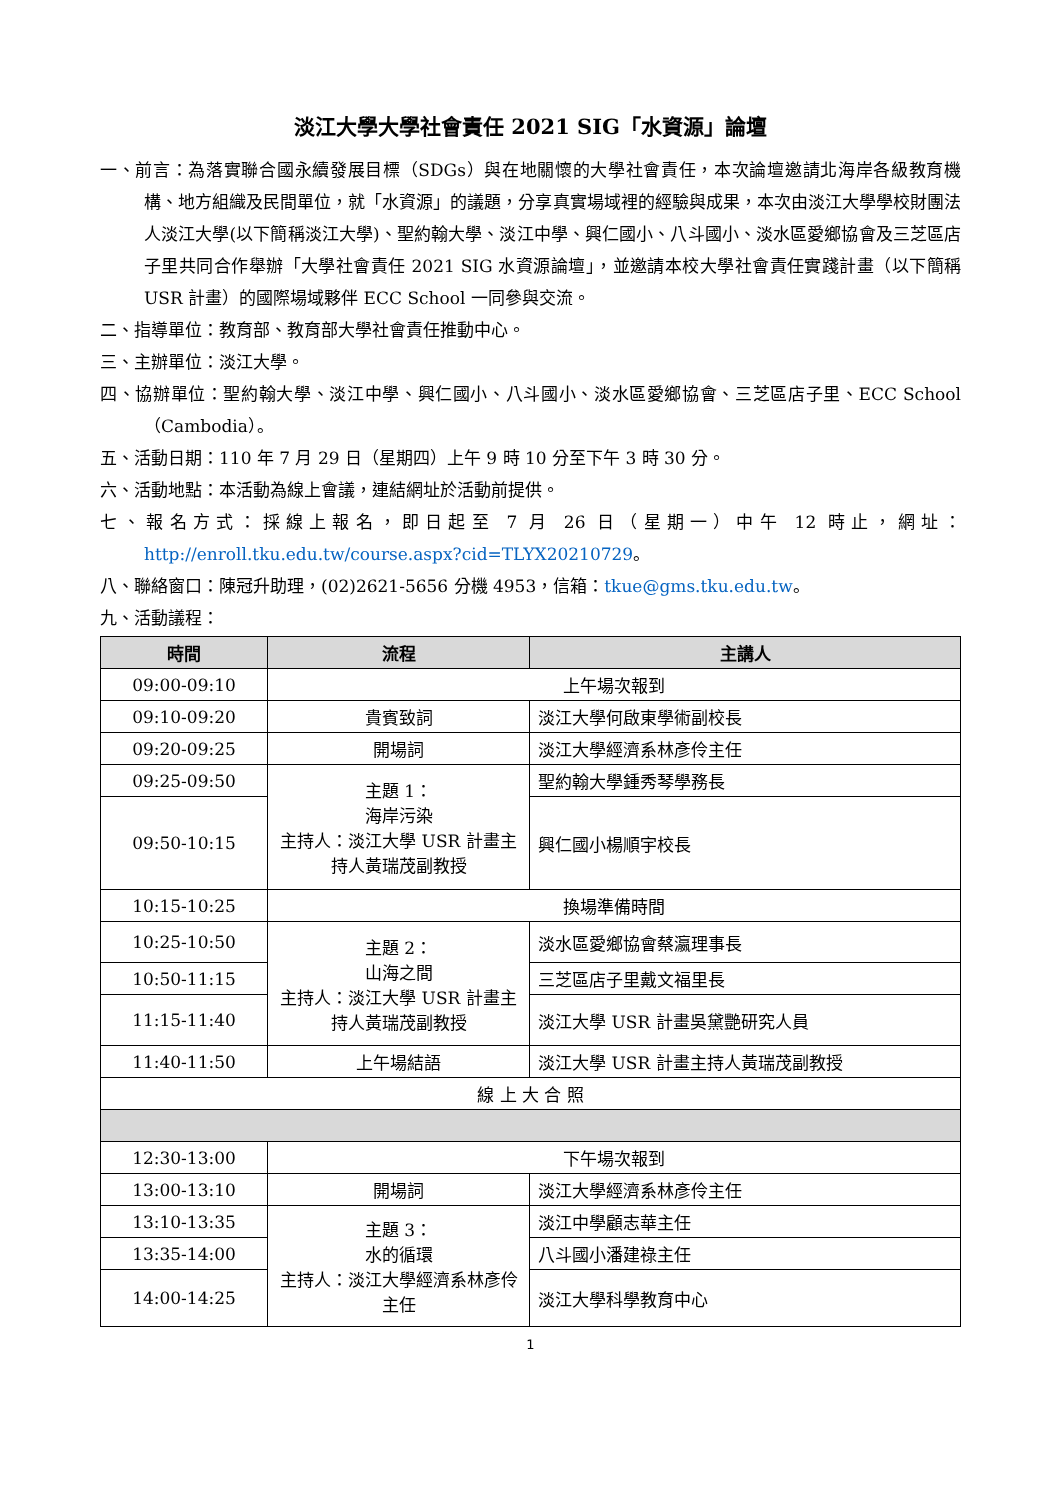淡江大學大學社會責任 2021 SIG「水資源」論壇
一、前言：為落實聯合國永續發展目標（SDGs）與在地關懷的大學社會責任，本次論壇邀請北海岸各級教育機構、地方組織及民間單位，就「水資源」的議題，分享真實場域裡的經驗與成果，本次由淡江大學學校財團法人淡江大學(以下簡稱淡江大學)、聖約翰大學、淡江中學、興仁國小、八斗國小、淡水區愛鄉協會及三芝區店子里共同合作舉辦「大學社會責任 2021 SIG 水資源論壇」，並邀請本校大學社會責任實踐計畫（以下簡稱 USR 計畫）的國際場域夥伴 ECC School 一同參與交流。
二、指導單位：教育部、教育部大學社會責任推動中心。
三、主辦單位：淡江大學。
四、協辦單位：聖約翰大學、淡江中學、興仁國小、八斗國小、淡水區愛鄉協會、三芝區店子里、ECC School（Cambodia）。
五、活動日期：110 年 7 月 29 日（星期四）上午 9 時 10 分至下午 3 時 30 分。
六、活動地點：本活動為線上會議，連結網址於活動前提供。
七、報名方式：採線上報名，即日起至 7 月 26 日（星期一）中午 12 時止，網址：http://enroll.tku.edu.tw/course.aspx?cid=TLYX20210729。
八、聯絡窗口：陳冠升助理，(02)2621-5656 分機 4953，信箱：tkue@gms.tku.edu.tw。
九、活動議程：
| 時間 | 流程 | 主講人 |
| --- | --- | --- |
| 09:00-09:10 | 上午場次報到 | |
| 09:10-09:20 | 貴賓致詞 | 淡江大學何啟東學術副校長 |
| 09:20-09:25 | 開場詞 | 淡江大學經濟系林彥伶主任 |
| 09:25-09:50 | 主題 1： 海岸污染 主持人：淡江大學 USR 計畫主持人黃瑞茂副教授 | 聖約翰大學鍾秀琴學務長 |
| 09:50-10:15 | | 興仁國小楊順宇校長 |
| 10:15-10:25 | 換場準備時間 | |
| 10:25-10:50 | 主題 2： 山海之間 主持人：淡江大學 USR 計畫主持人黃瑞茂副教授 | 淡水區愛鄉協會蔡瀛理事長 |
| 10:50-11:15 | | 三芝區店子里戴文福里長 |
| 11:15-11:40 | | 淡江大學 USR 計畫吳黛艷研究人員 |
| 11:40-11:50 | 上午場結語 | 淡江大學 USR 計畫主持人黃瑞茂副教授 |
| 線 上 大 合 照 | | |
| 12:30-13:00 | 下午場次報到 | |
| 13:00-13:10 | 開場詞 | 淡江大學經濟系林彥伶主任 |
| 13:10-13:35 | 主題 3： 水的循環 主持人：淡江大學經濟系林彥伶主任 | 淡江中學顧志華主任 |
| 13:35-14:00 | | 八斗國小潘建祿主任 |
| 14:00-14:25 | | 淡江大學科學教育中心 |
1